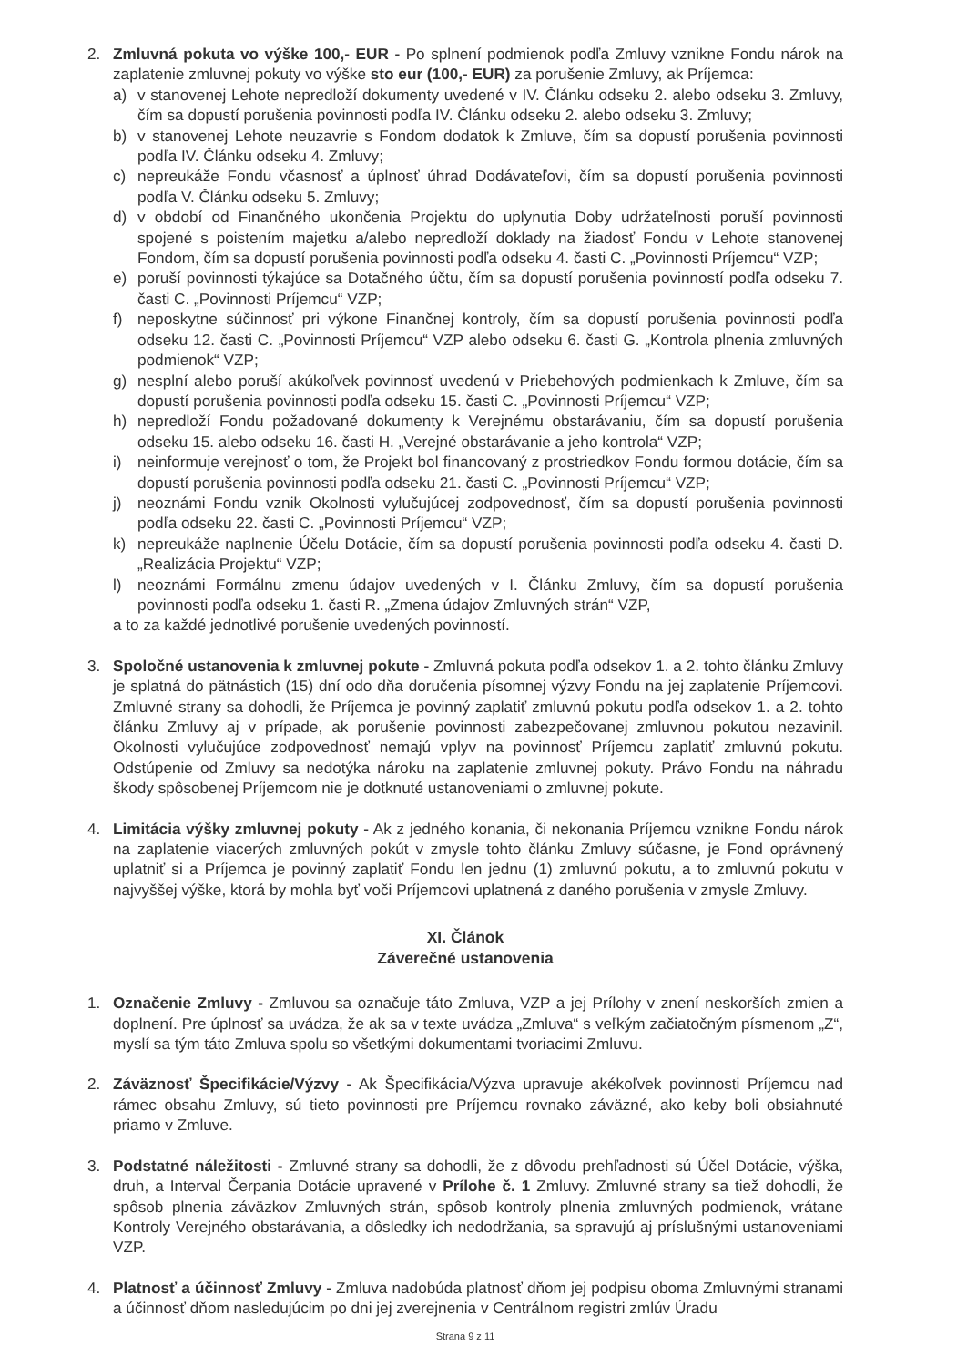2. Zmluvná pokuta vo výške 100,- EUR - Po splnení podmienok podľa Zmluvy vznikne Fondu nárok na zaplatenie zmluvnej pokuty vo výške sto eur (100,- EUR) za porušenie Zmluvy, ak Príjemca:
a) v stanovenej Lehote nepredloží dokumenty uvedené v IV. Článku odseku 2. alebo odseku 3. Zmluvy, čím sa dopustí porušenia povinnosti podľa IV. Článku odseku 2. alebo odseku 3. Zmluvy;
b) v stanovenej Lehote neuzavrie s Fondom dodatok k Zmluve, čím sa dopustí porušenia povinnosti podľa IV. Článku odseku 4. Zmluvy;
c) nepreukáže Fondu včasnosť a úplnosť úhrad Dodávateľovi, čím sa dopustí porušenia povinnosti podľa V. Článku odseku 5. Zmluvy;
d) v období od Finančného ukončenia Projektu do uplynutia Doby udržateľnosti poruší povinnosti spojené s poistením majetku a/alebo nepredloží doklady na žiadosť Fondu v Lehote stanovenej Fondom, čím sa dopustí porušenia povinnosti podľa odseku 4. časti C. „Povinnosti Príjemcu“ VZP;
e) poruší povinnosti týkajúce sa Dotačného účtu, čím sa dopustí porušenia povinností podľa odseku 7. časti C. „Povinnosti Príjemcu“ VZP;
f) neposkytne súčinnosť pri výkone Finančnej kontroly, čím sa dopustí porušenia povinnosti podľa odseku 12. časti C. „Povinnosti Príjemcu“ VZP alebo odseku 6. časti G. „Kontrola plnenia zmluvných podmienok“ VZP;
g) nesplní alebo poruší akúkoľvek povinnosť uvedenú v Priebehových podmienkach k Zmluve, čím sa dopustí porušenia povinnosti podľa odseku 15. časti C. „Povinnosti Príjemcu“ VZP;
h) nepredloží Fondu požadované dokumenty k Verejnému obstarávaniu, čím sa dopustí porušenia odseku 15. alebo odseku 16. časti H. „Verejné obstarávanie a jeho kontrola“ VZP;
i) neinformuje verejnosť o tom, že Projekt bol financovaný z prostriedkov Fondu formou dotácie, čím sa dopustí porušenia povinnosti podľa odseku 21. časti C. „Povinnosti Príjemcu“ VZP;
j) neoznámi Fondu vznik Okolnosti vylučujúcej zodpovednosť, čím sa dopustí porušenia povinnosti podľa odseku 22. časti C. „Povinnosti Príjemcu“ VZP;
k) nepreukáže naplnenie Účelu Dotácie, čím sa dopustí porušenia povinnosti podľa odseku 4. časti D. „Realizácia Projektu“ VZP;
l) neoznámi Formálnu zmenu údajov uvedených v I. Článku Zmluvy, čím sa dopustí porušenia povinnosti podľa odseku 1. časti R. „Zmena údajov Zmluvných strán“ VZP,
a to za každé jednotlivé porušenie uvedených povinností.
3. Spoločné ustanovenia k zmluvnej pokute - Zmluvná pokuta podľa odsekov 1. a 2. tohto článku Zmluvy je splatná do pätnástich (15) dní odo dňa doručenia písomnej výzvy Fondu na jej zaplatenie Príjemcovi. Zmluvné strany sa dohodli, že Príjemca je povinný zaplatiť zmluvnú pokutu podľa odsekov 1. a 2. tohto článku Zmluvy aj v prípade, ak porušenie povinnosti zabezpečovanej zmluvnou pokutou nezavinil. Okolnosti vylučujúce zodpovednosť nemajú vplyv na povinnosť Príjemcu zaplatiť zmluvnú pokutu. Odstúpenie od Zmluvy sa nedotýka nároku na zaplatenie zmluvnej pokuty. Právo Fondu na náhradu škody spôsobenej Príjemcom nie je dotknuté ustanoveniami o zmluvnej pokute.
4. Limitácia výšky zmluvnej pokuty - Ak z jedného konania, či nekonania Príjemcu vznikne Fondu nárok na zaplatenie viacerých zmluvných pokút v zmysle tohto článku Zmluvy súčasne, je Fond oprávnený uplatniť si a Príjemca je povinný zaplatiť Fondu len jednu (1) zmluvnú pokutu, a to zmluvnú pokutu v najvyššej výške, ktorá by mohla byť voči Príjemcovi uplatnená z daného porušenia v zmysle Zmluvy.
XI. Článok
Záverečné ustanovenia
1. Označenie Zmluvy - Zmluvou sa označuje táto Zmluva, VZP a jej Prílohy v znení neskorších zmien a doplnení. Pre úplnosť sa uvádza, že ak sa v texte uvádza „Zmluva“ s veľkým začiatočným písmenom „Z“, myslí sa tým táto Zmluva spolu so všetkými dokumentami tvoriacimi Zmluvu.
2. Záväznosť Špecifikácie/Výzvy - Ak Špecifikácia/Výzva upravuje akékoľvek povinnosti Príjemcu nad rámec obsahu Zmluvy, sú tieto povinnosti pre Príjemcu rovnako záväzné, ako keby boli obsiahnuté priamo v Zmluve.
3. Podstatné náležitosti - Zmluvné strany sa dohodli, že z dôvodu prehľadnosti sú Účel Dotácie, výška, druh, a Interval Čerpania Dotácie upravené v Prílohe č. 1 Zmluvy. Zmluvné strany sa tiež dohodli, že spôsob plnenia záväzkov Zmluvných strán, spôsob kontroly plnenia zmluvných podmienok, vrátane Kontroly Verejného obstarávania, a dôsledky ich nedodržania, sa spravujú aj príslušnými ustanoveniami VZP.
4. Platnosť a účinnosť Zmluvy - Zmluva nadobúda platnosť dňom jej podpisu oboma Zmluvnými stranami a účinnosť dňom nasledujúcim po dni jej zverejnenia v Centrálnom registri zmlúv Úradu
Strana 9 z 11